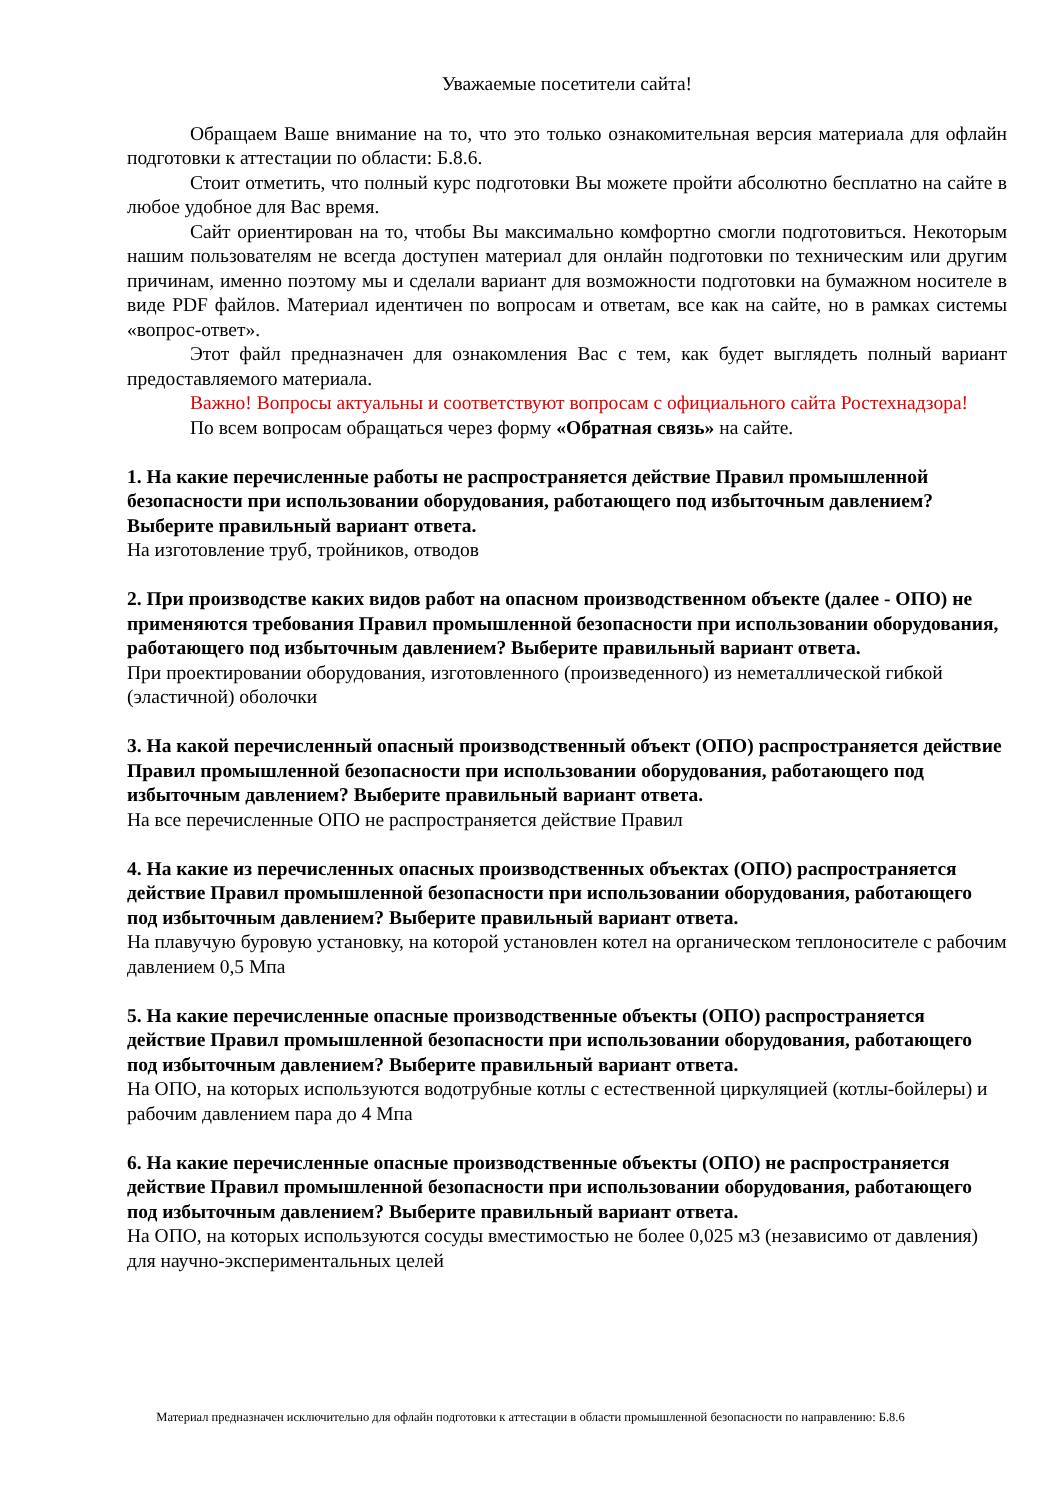Уважаемые посетители сайта!
Обращаем Ваше внимание на то, что это только ознакомительная версия материала для офлайн подготовки к аттестации по области: Б.8.6.
Стоит отметить, что полный курс подготовки Вы можете пройти абсолютно бесплатно на сайте в любое удобное для Вас время.
Сайт ориентирован на то, чтобы Вы максимально комфортно смогли подготовиться. Некоторым нашим пользователям не всегда доступен материал для онлайн подготовки по техническим или другим причинам, именно поэтому мы и сделали вариант для возможности подготовки на бумажном носителе в виде PDF файлов. Материал идентичен по вопросам и ответам, все как на сайте, но в рамках системы «вопрос-ответ».
Этот файл предназначен для ознакомления Вас с тем, как будет выглядеть полный вариант предоставляемого материала.
Важно! Вопросы актуальны и соответствуют вопросам с официального сайта Ростехнадзора!
По всем вопросам обращаться через форму «Обратная связь» на сайте.
1. На какие перечисленные работы не распространяется действие Правил промышленной безопасности при использовании оборудования, работающего под избыточным давлением? Выберите правильный вариант ответа.
На изготовление труб, тройников, отводов
2. При производстве каких видов работ на опасном производственном объекте (далее - ОПО) не применяются требования Правил промышленной безопасности при использовании оборудования, работающего под избыточным давлением? Выберите правильный вариант ответа.
При проектировании оборудования, изготовленного (произведенного) из неметаллической гибкой (эластичной) оболочки
3. На какой перечисленный опасный производственный объект (ОПО) распространяется действие Правил промышленной безопасности при использовании оборудования, работающего под избыточным давлением? Выберите правильный вариант ответа.
На все перечисленные ОПО не распространяется действие Правил
4. На какие из перечисленных опасных производственных объектах (ОПО) распространяется действие Правил промышленной безопасности при использовании оборудования, работающего под избыточным давлением? Выберите правильный вариант ответа.
На плавучую буровую установку, на которой установлен котел на органическом теплоносителе с рабочим давлением 0,5 Мпа
5. На какие перечисленные опасные производственные объекты (ОПО) распространяется действие Правил промышленной безопасности при использовании оборудования, работающего под избыточным давлением? Выберите правильный вариант ответа.
На ОПО, на которых используются водотрубные котлы с естественной циркуляцией (котлы-бойлеры) и рабочим давлением пара до 4 Мпа
6. На какие перечисленные опасные производственные объекты (ОПО) не распространяется действие Правил промышленной безопасности при использовании оборудования, работающего под избыточным давлением? Выберите правильный вариант ответа.
На ОПО, на которых используются сосуды вместимостью не более 0,025 м3 (независимо от давления) для научно-экспериментальных целей
Материал предназначен исключительно для офлайн подготовки к аттестации в области промышленной безопасности по направлению: Б.8.6